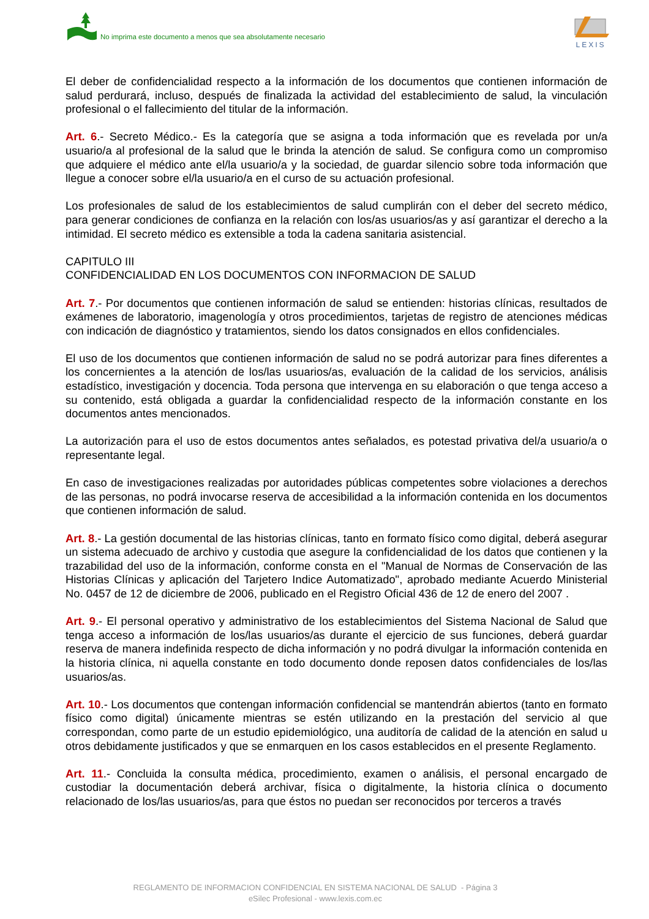No imprima este documento a menos que sea absolutamente necesario
LEXIS
El deber de confidencialidad respecto a la información de los documentos que contienen información de salud perdurará, incluso, después de finalizada la actividad del establecimiento de salud, la vinculación profesional o el fallecimiento del titular de la información.
Art. 6.- Secreto Médico.- Es la categoría que se asigna a toda información que es revelada por un/a usuario/a al profesional de la salud que le brinda la atención de salud. Se configura como un compromiso que adquiere el médico ante el/la usuario/a y la sociedad, de guardar silencio sobre toda información que llegue a conocer sobre el/la usuario/a en el curso de su actuación profesional.
Los profesionales de salud de los establecimientos de salud cumplirán con el deber del secreto médico, para generar condiciones de confianza en la relación con los/as usuarios/as y así garantizar el derecho a la intimidad. El secreto médico es extensible a toda la cadena sanitaria asistencial.
CAPITULO III
CONFIDENCIALIDAD EN LOS DOCUMENTOS CON INFORMACION DE SALUD
Art. 7.- Por documentos que contienen información de salud se entienden: historias clínicas, resultados de exámenes de laboratorio, imagenología y otros procedimientos, tarjetas de registro de atenciones médicas con indicación de diagnóstico y tratamientos, siendo los datos consignados en ellos confidenciales.
El uso de los documentos que contienen información de salud no se podrá autorizar para fines diferentes a los concernientes a la atención de los/las usuarios/as, evaluación de la calidad de los servicios, análisis estadístico, investigación y docencia. Toda persona que intervenga en su elaboración o que tenga acceso a su contenido, está obligada a guardar la confidencialidad respecto de la información constante en los documentos antes mencionados.
La autorización para el uso de estos documentos antes señalados, es potestad privativa del/a usuario/a o representante legal.
En caso de investigaciones realizadas por autoridades públicas competentes sobre violaciones a derechos de las personas, no podrá invocarse reserva de accesibilidad a la información contenida en los documentos que contienen información de salud.
Art. 8.- La gestión documental de las historias clínicas, tanto en formato físico como digital, deberá asegurar un sistema adecuado de archivo y custodia que asegure la confidencialidad de los datos que contienen y la trazabilidad del uso de la información, conforme consta en el "Manual de Normas de Conservación de las Historias Clínicas y aplicación del Tarjetero Indice Automatizado", aprobado mediante Acuerdo Ministerial No. 0457 de 12 de diciembre de 2006, publicado en el Registro Oficial 436 de 12 de enero del 2007 .
Art. 9.- El personal operativo y administrativo de los establecimientos del Sistema Nacional de Salud que tenga acceso a información de los/las usuarios/as durante el ejercicio de sus funciones, deberá guardar reserva de manera indefinida respecto de dicha información y no podrá divulgar la información contenida en la historia clínica, ni aquella constante en todo documento donde reposen datos confidenciales de los/las usuarios/as.
Art. 10.- Los documentos que contengan información confidencial se mantendrán abiertos (tanto en formato físico como digital) únicamente mientras se estén utilizando en la prestación del servicio al que correspondan, como parte de un estudio epidemiológico, una auditoría de calidad de la atención en salud u otros debidamente justificados y que se enmarquen en los casos establecidos en el presente Reglamento.
Art. 11.- Concluida la consulta médica, procedimiento, examen o análisis, el personal encargado de custodiar la documentación deberá archivar, física o digitalmente, la historia clínica o documento relacionado de los/las usuarios/as, para que éstos no puedan ser reconocidos por terceros a través
REGLAMENTO DE INFORMACION CONFIDENCIAL EN SISTEMA NACIONAL DE SALUD - Página 3
eSilec Profesional - www.lexis.com.ec